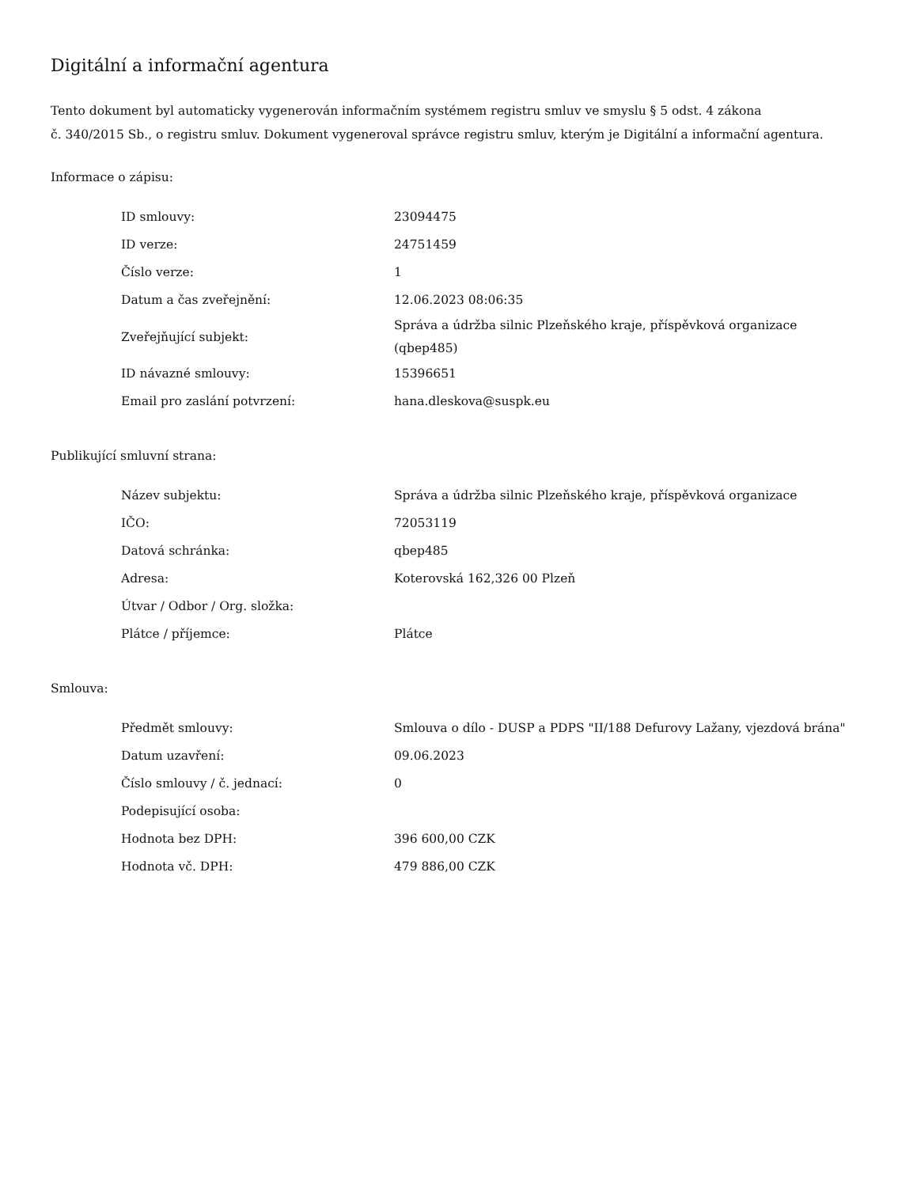Digitální a informační agentura
Tento dokument byl automaticky vygenerován informačním systémem registru smluv ve smyslu § 5 odst. 4 zákona
č. 340/2015 Sb., o registru smluv. Dokument vygeneroval správce registru smluv, kterým je Digitální a informační agentura.
Informace o zápisu:
| ID smlouvy: | 23094475 |
| ID verze: | 24751459 |
| Číslo verze: | 1 |
| Datum a čas zveřejnění: | 12.06.2023 08:06:35 |
| Zveřejňující subjekt: | Správa a údržba silnic Plzeňského kraje, příspěvková organizace (qbep485) |
| ID návazné smlouvy: | 15396651 |
| Email pro zaslání potvrzení: | hana.dleskova@suspk.eu |
Publikující smluvní strana:
| Název subjektu: | Správa a údržba silnic Plzeňského kraje, příspěvková organizace |
| IČO: | 72053119 |
| Datová schránka: | qbep485 |
| Adresa: | Koterovská 162,326 00 Plzeň |
| Útvar / Odbor / Org. složka: | |
| Plátce / příjemce: | Plátce |
Smlouva:
| Předmět smlouvy: | Smlouva o dílo - DUSP a PDPS "II/188 Defurovy Lažany, vjezdová brána" |
| Datum uzavření: | 09.06.2023 |
| Číslo smlouvy / č. jednací: | 0 |
| Podepisující osoba: | |
| Hodnota bez DPH: | 396 600,00 CZK |
| Hodnota vč. DPH: | 479 886,00 CZK |